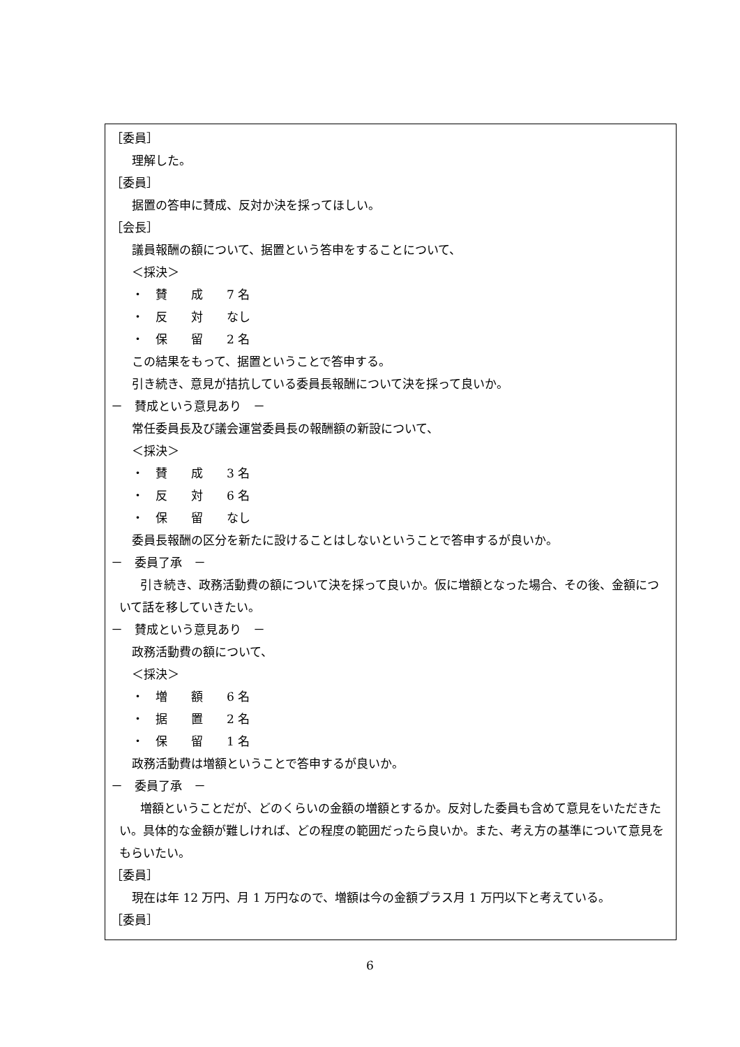［委員］
理解した。
［委員］
据置の答申に賛成、反対か決を採ってほしい。
［会長］
議員報酬の額について、据置という答申をすることについて、
＜採決＞
・　賛　　成　　7 名
・　反　　対　　なし
・　保　　留　　2 名
この結果をもって、据置ということで答申する。
引き続き、意見が拮抗している委員長報酬について決を採って良いか。
－　賛成という意見あり　－
常任委員長及び議会運営委員長の報酬額の新設について、
＜採決＞
・　賛　　成　　3 名
・　反　　対　　6 名
・　保　　留　　なし
委員長報酬の区分を新たに設けることはしないということで答申するが良いか。
－　委員了承　－
引き続き、政務活動費の額について決を採って良いか。仮に増額となった場合、その後、金額について話を移していきたい。
－　賛成という意見あり　－
政務活動費の額について、
＜採決＞
・　増　　額　　6 名
・　据　　置　　2 名
・　保　　留　　1 名
政務活動費は増額ということで答申するが良いか。
－　委員了承　－
増額ということだが、どのくらいの金額の増額とするか。反対した委員も含めて意見をいただきたい。具体的な金額が難しければ、どの程度の範囲だったら良いか。また、考え方の基準について意見をもらいたい。
［委員］
現在は年 12 万円、月 1 万円なので、増額は今の金額プラス月 1 万円以下と考えている。
［委員］
6